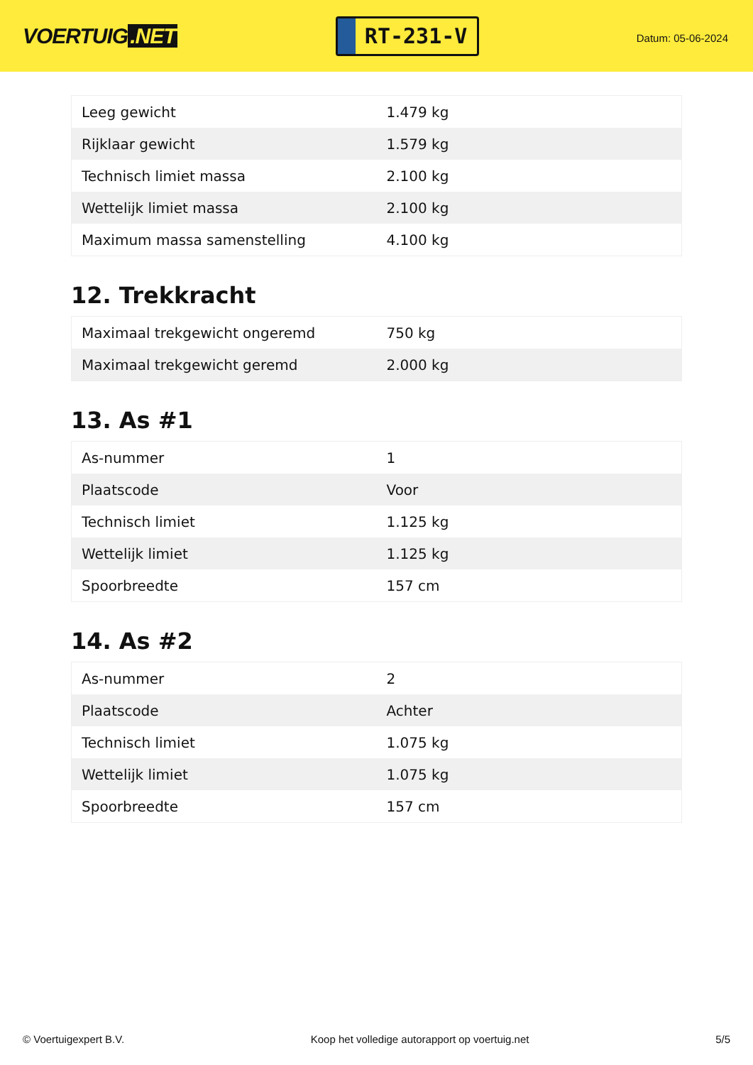VOERTUIG.NET
RT-231-V
Datum: 05-06-2024
| Leeg gewicht | 1.479 kg |
| Rijklaar gewicht | 1.579 kg |
| Technisch limiet massa | 2.100 kg |
| Wettelijk limiet massa | 2.100 kg |
| Maximum massa samenstelling | 4.100 kg |
12. Trekkracht
| Maximaal trekgewicht ongeremd | 750 kg |
| Maximaal trekgewicht geremd | 2.000 kg |
13. As #1
| As-nummer | 1 |
| Plaatscode | Voor |
| Technisch limiet | 1.125 kg |
| Wettelijk limiet | 1.125 kg |
| Spoorbreedte | 157 cm |
14. As #2
| As-nummer | 2 |
| Plaatscode | Achter |
| Technisch limiet | 1.075 kg |
| Wettelijk limiet | 1.075 kg |
| Spoorbreedte | 157 cm |
© Voertuigexpert B.V. Koop het volledige autorapport op voertuig.net 5/5